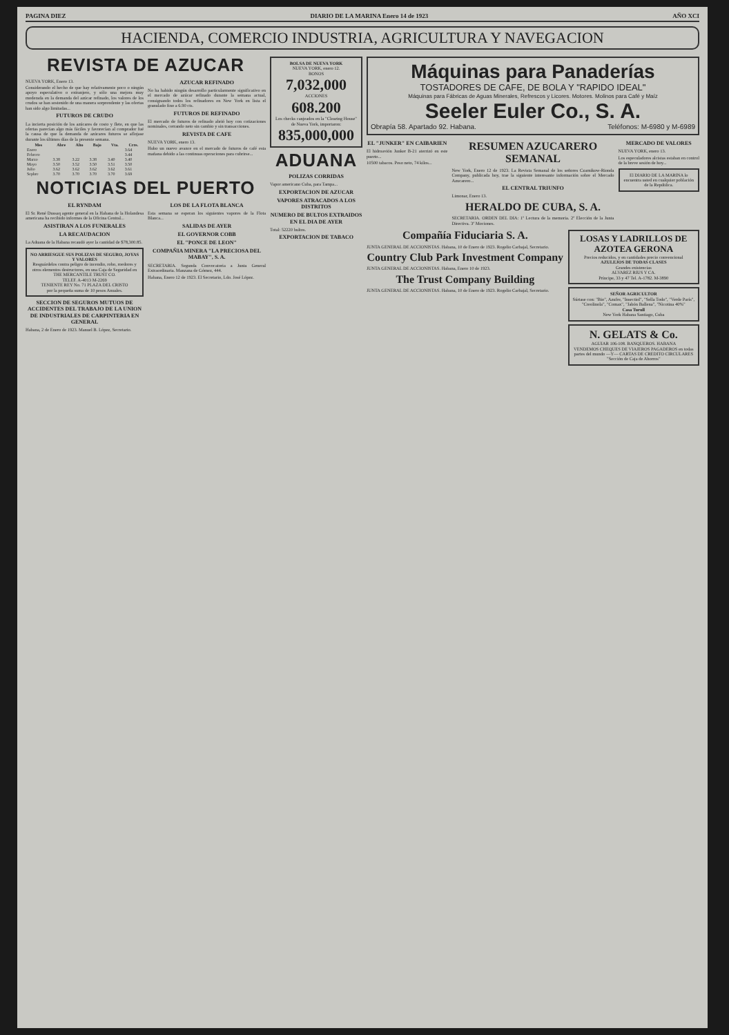PAGINA DIEZ DIARIO DE LA MARINA Enero 14 de 1923 AÑO XCI
HACIENDA, COMERCIO INDUSTRIA, AGRICULTURA Y NAVEGACION
REVISTA DE AZUCAR
NUEVA YORK, Enero 13.
Considerando el hecho de que hay relativamente poco o ningún apoyo especulativo o extranjero, y sólo una mejora muy moderada en la demanda del azúcar refinado, los valores de los crudos se han sostenido de una manera sorprendente y las ofertas han sido algo limitadas...
FUTUROS DE CRUDO
La incierta posición de los azúcares de costo y flete, en que las ofertas parecían algo más fáciles y favorecían al comprador fué la causa de que la demanda de azúcares futuros se aflojase durante los últimos días de la presente semana.
| Mes | Abre | Alto | Bajo | Vta. | Crre. |
| --- | --- | --- | --- | --- | --- |
| Enero | | | | | 3.64 |
| Febrero | | | | | 3.44 |
| Marzo | 3.38 | 3.22 | 3.38 | 3.40 | 3.40 |
| Mayo | 3.50 | 3.52 | 3.50 | 3.51 | 3.50 |
| Julio | 3.62 | 3.62 | 3.62 | 3.62 | 3.61 |
| Sepbre | 3.70 | 3.70 | 3.70 | 3.70 | 3.69 |
AZUCAR REFINADO
No ha habido ningún desarrollo particularmente significativo en el mercado de azúcar refinado durante la semana actual, consignando todos los refinadores en New York en lista el granulado fino a 6.90 cts.
FUTUROS DE REFINADO
El mercado de futuros de refinado abrió hoy con cotizaciones nominales, cerrando neto sin cambio y sin transacciones.
REVISTA DE CAFE
NUEVA YORK, enero 13.
Hubo un nuevo avance en el mercado de futuros de café esta mañana debido a las continuas operaciones para cubrirse...
NOTICIAS DEL PUERTO
EL RYNDAM
El Sr. René Dussaq agente general en la Habana de la Holandesa americana ha recibido informes de la Oficina Central...
ASISTIRAN A LOS FUNERALES
LA RECAUDACION
La Aduana de la Habana recaudó ayer la cantidad de $78,300.85.
NO ARRIESGUE SUS POLIZAS DE SEGURO, JOYAS Y VALORES
Resguárdelos contra peligro de incendio, robo, roedores y otros elementos destructores, en una Caja de Seguridad en THE MERCANTILE TRUST CO.
TELEF. A-4013 M-2269
TENIENTE REY No. 71 PLAZA DEL CRISTO
por la pequeña suma de 10 pesos Anuales.
SECCION DE SEGUROS MUTUOS DE ACCIDENTES DEL TRABAJO DE LA UNION DE INDUSTRIALES DE CARPINTERIA EN GENERAL
Habana, 2 de Enero de 1923. Manuel B. López, Secretario.
LOS DE LA FLOTA BLANCA
Esta semana se esperan los siguientes vapores de la Flota Blanca...
SALIDAS DE AYER
EL GOVERNOR COBB
EL "PONCE DE LEON"
COMPAÑIA MINERA "LA PRECIOSA DEL MABAY", S. A.
SECRETARIA. Segunda Convocatoria a Junta General Extraordinaria. Manzana de Gómez, 444.
Habana, Enero 12 de 1923. El Secretario, Ldo. José López.
BOLSA DE NUEVA YORK
NUEVA YORK, enero 12.
BONOS
7,032,000
ACCIONES
608.200
Los checks canjeados en la "Clearing House" de Nueva York, importaron:
835,000,000
ADUANA
POLIZAS CORRIDAS
Vapor americano Cuba, para Tampa...
EXPORTACION DE AZUCAR
VAPORES ATRACADOS A LOS DISTRITOS
NUMERO DE BULTOS EXTRAIDOS EN EL DIA DE AYER
Total: 52220 bultos.
EXPORTACION DE TABACO
Máquinas para Panaderías
TOSTADORES DE CAFE, DE BOLA Y "RAPIDO IDEAL"
Máquinas para Fábricas de Aguas Minerales, Refrescos y Licores. Motores. Molinos para Café y Maíz
Seeler Euler Co., S. A.
Obrapía 58. Apartado 92. Habana. Teléfonos: M-6980 y M-6989
EL "JUNKER" EN CAIBARIEN
El hidroavión Junker B-21 aterrizó en este puerto...
10500 tabacos. Peso neto, 74 kilos...
RESUMEN AZUCARERO SEMANAL
New York, Enero 12 de 1923. La Revista Semanal de los señores Czarnikow-Rionda Company, publicada hoy, trae la siguiente interesante información sobre el Mercado Azucarero...
EL CENTRAL TRIUNFO
Limonar, Enero 13.
HERALDO DE CUBA, S. A.
SECRETARIA. ORDEN DEL DIA: 1º Lectura de la memoria. 2º Elección de la Junta Directiva. 3º Mociones.
MERCADO DE VALORES
NUEVA YORK, enero 13.
Los especuladores alcistas estaban en control de la breve sesión de hoy...
El DIARIO DE LA MARINA lo encuentra usted en cualquier población de la República.
Compañía Fiduciaria S. A.
JUNTA GENERAL DE ACCIONISTAS. Habana, 10 de Enero de 1923. Rogelio Carbajal, Secretario.
Country Club Park Investment Company
JUNTA GENERAL DE ACCIONISTAS. Habana, Enero 10 de 1923.
The Trust Company Building
JUNTA GENERAL DE ACCIONISTAS. Habana, 10 de Enero de 1923. Rogelio Carbajal, Secretario.
LOSAS Y LADRILLOS DE AZOTEA GERONA
Precios reducidos, y en cantidades precio convencional
AZULEJOS DE TODAS CLASES
Grandes existencias
ALVAREZ RIUS Y CA.
Príncipe, 33 y 47 Tel. A-1782. M-3890
SEÑOR AGRICULTOR
Súrtase con: "Bio", Azufre, "Insectiol", "Sella Todo", "Verde París", "Creolinola", "Comax", "Jabón Ballena", "Nicotina 40%"
Casa Turull
New York Habana Santiago, Cuba
N. GELATS & Co.
AGUIAR 106-108. BANQUEROS. HABANA
VENDEMOS CHEQUES DE VIAJEROS PAGADEROS en todas partes del mundo —Y— CARTAS DE CREDITO CIRCULARES
"Sección de Caja de Ahorros"